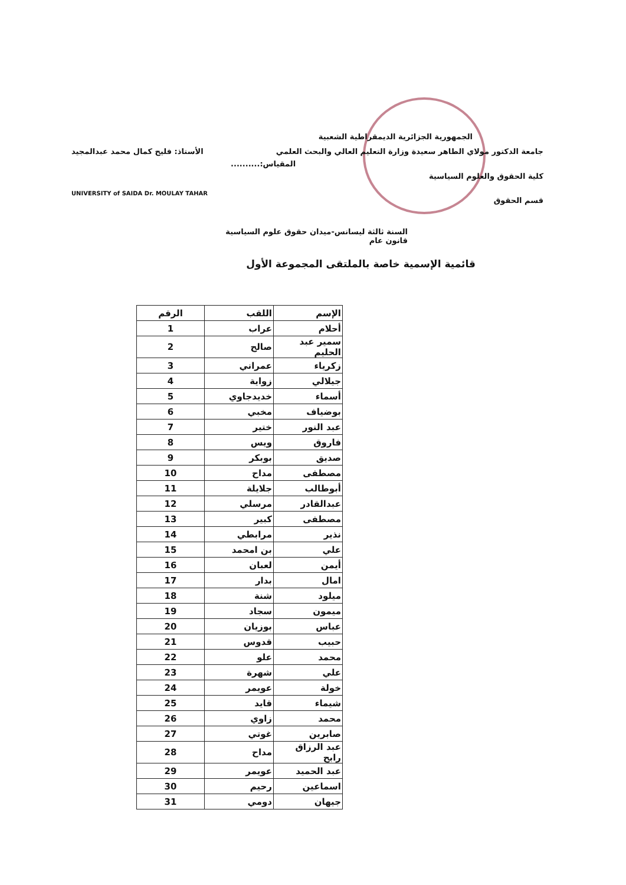الجمهورية الجزائرية الديمقراطية الشعبية
جامعة الدكتور مولاي الطاهر سعيدة وزارة التعليم العالي والبحث العلمي الأستاذ: فليح كمال محمد عبدالمجيد
المقياس:..........
كلية الحقوق والعلوم السياسية
UNIVERSITY of SAIDA Dr. MOULAY TAHAR
قسم الحقوق
السنة ثالثة ليسانس-ميدان حقوق علوم السياسية
قانون عام
قائمية الإسمية خاصة بالملتقى المجموعة الأول
| الإسم | اللقب | الرقم |
| --- | --- | --- |
| أحلام | عراب | 1 |
| سمير عبد الحليم | صالح | 2 |
| زكرياء | عمراني | 3 |
| جيلالي | زواية | 4 |
| أسماء | خديدجاوي | 5 |
| بوضياف | مخبي | 6 |
| عبد النور | ختير | 7 |
| فاروق | ويس | 8 |
| صديق | بوبكر | 9 |
| مصطفى | مداح | 10 |
| أبوطالب | جلايلة | 11 |
| عبدالقادر | مرسلي | 12 |
| مصطفى | كبير | 13 |
| نذير | مرابطي | 14 |
| علي | بن امحمد | 15 |
| أيمن | لعبان | 16 |
| امال | بدار | 17 |
| ميلود | شنة | 18 |
| ميمون | سجاد | 19 |
| عباس | بوزيان | 20 |
| حبيب | قدوس | 21 |
| محمد | علو | 22 |
| علي | شهرة | 23 |
| خولة | عويمر | 24 |
| شيماء | قايد | 25 |
| محمد | زاوي | 26 |
| صابرين | غوتي | 27 |
| عبد الرزاق رابح | مداح | 28 |
| عبد الحميد | عويمر | 29 |
| اسماعين | رحيم | 30 |
| جيهان | دومي | 31 |